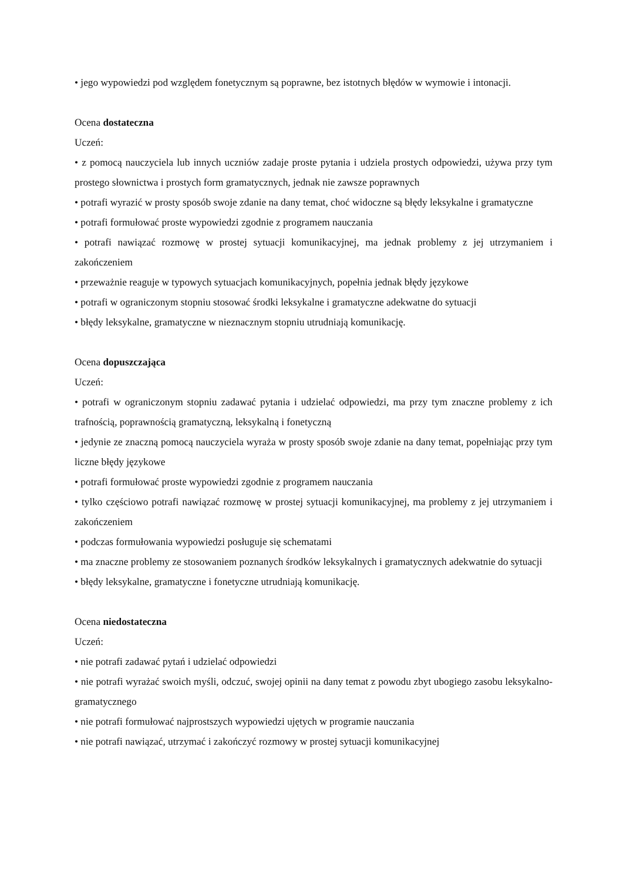• jego wypowiedzi pod względem fonetycznym są poprawne, bez istotnych błędów w wymowie i intonacji.
Ocena dostateczna
Uczeń:
• z pomocą nauczyciela lub innych uczniów zadaje proste pytania i udziela prostych odpowiedzi, używa przy tym prostego słownictwa i prostych form gramatycznych, jednak nie zawsze poprawnych
• potrafi wyrazić w prosty sposób swoje zdanie na dany temat, choć widoczne są błędy leksykalne i gramatyczne
• potrafi formułować proste wypowiedzi zgodnie z programem nauczania
• potrafi nawiązać rozmowę w prostej sytuacji komunikacyjnej, ma jednak problemy z jej utrzymaniem i zakończeniem
• przeważnie reaguje w typowych sytuacjach komunikacyjnych, popełnia jednak błędy językowe
• potrafi w ograniczonym stopniu stosować środki leksykalne i gramatyczne adekwatne do sytuacji
• błędy leksykalne, gramatyczne w nieznacznym stopniu utrudniają komunikację.
Ocena dopuszczająca
Uczeń:
• potrafi w ograniczonym stopniu zadawać pytania i udzielać odpowiedzi, ma przy tym znaczne problemy z ich trafnością, poprawnością gramatyczną, leksykalną i fonetyczną
• jedynie ze znaczną pomocą nauczyciela wyraża w prosty sposób swoje zdanie na dany temat, popełniając przy tym liczne błędy językowe
• potrafi formułować proste wypowiedzi zgodnie z programem nauczania
• tylko częściowo potrafi nawiązać rozmowę w prostej sytuacji komunikacyjnej, ma problemy z jej utrzymaniem i zakończeniem
• podczas formułowania wypowiedzi posługuje się schematami
• ma znaczne problemy ze stosowaniem poznanych środków leksykalnych i gramatycznych adekwatnie do sytuacji
• błędy leksykalne, gramatyczne i fonetyczne utrudniają komunikację.
Ocena niedostateczna
Uczeń:
• nie potrafi zadawać pytań i udzielać odpowiedzi
• nie potrafi wyrażać swoich myśli, odczuć, swojej opinii na dany temat z powodu zbyt ubogiego zasobu leksykalno-gramatycznego
• nie potrafi formułować najprostszych wypowiedzi ujętych w programie nauczania
• nie potrafi nawiązać, utrzymać i zakończyć rozmowy w prostej sytuacji komunikacyjnej